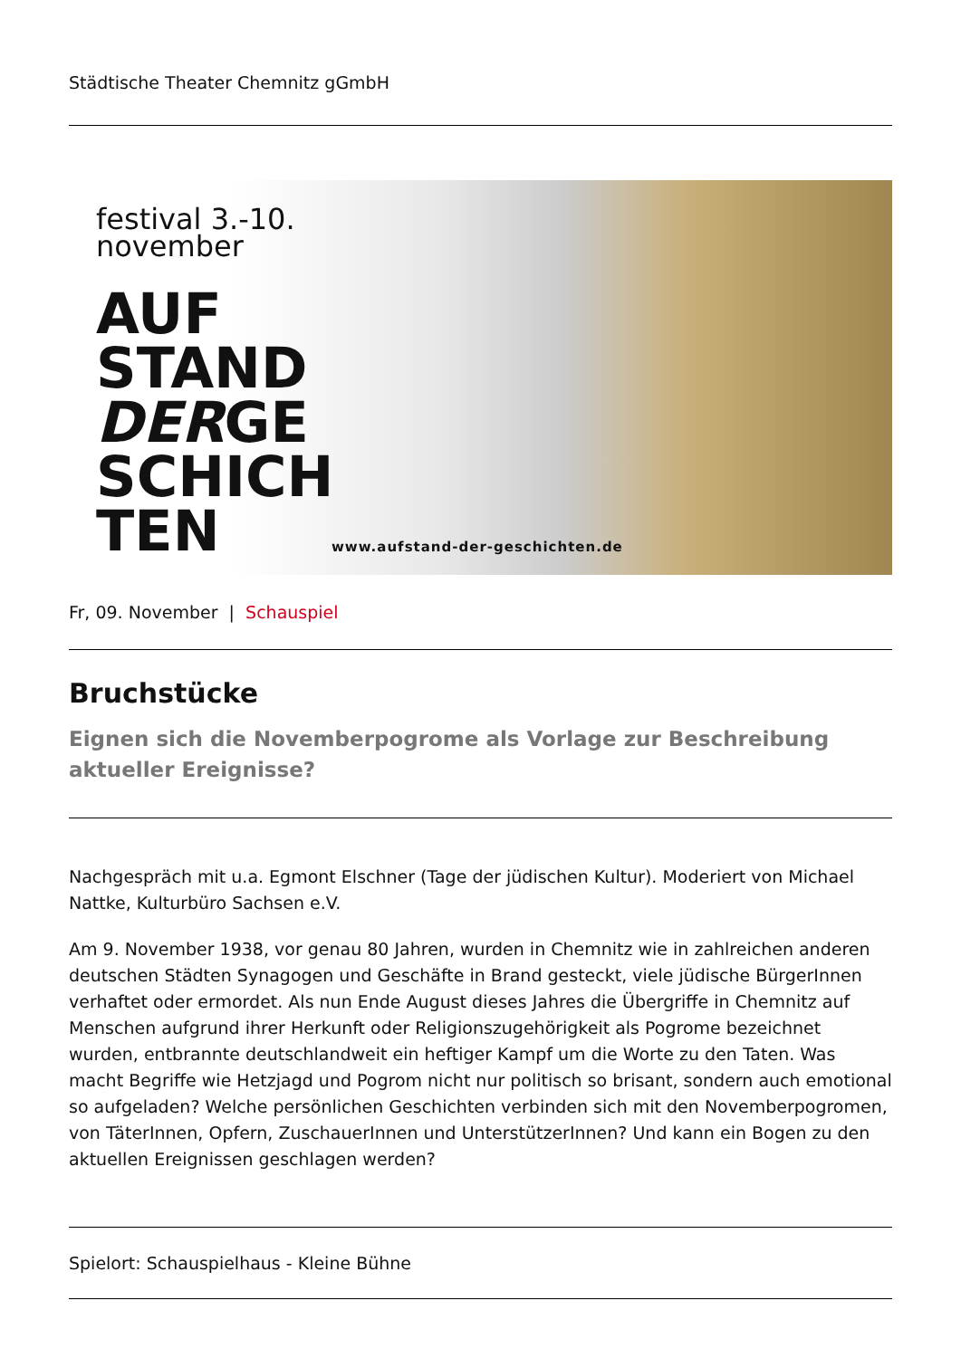Städtische Theater Chemnitz gGmbH
festival 3.-10.
november
AUF
STAND
DERGE
SCHICH
TEN
www.aufstand-der-geschichten.de
Fr, 09. November | Schauspiel
Bruchstücke
Eignen sich die Novemberpogrome als Vorlage zur Beschreibung aktueller Ereignisse?
Nachgespräch mit u.a. Egmont Elschner (Tage der jüdischen Kultur). Moderiert von Michael Nattke, Kulturbüro Sachsen e.V.
Am 9. November 1938, vor genau 80 Jahren, wurden in Chemnitz wie in zahlreichen anderen deutschen Städten Synagogen und Geschäfte in Brand gesteckt, viele jüdische BürgerInnen verhaftet oder ermordet. Als nun Ende August dieses Jahres die Übergriffe in Chemnitz auf Menschen aufgrund ihrer Herkunft oder Religionszugehörigkeit als Pogrome bezeichnet wurden, entbrannte deutschlandweit ein heftiger Kampf um die Worte zu den Taten. Was macht Begriffe wie Hetzjagd und Pogrom nicht nur politisch so brisant, sondern auch emotional so aufgeladen? Welche persönlichen Geschichten verbinden sich mit den Novemberpogromen, von TäterInnen, Opfern, ZuschauerInnen und UnterstützerInnen? Und kann ein Bogen zu den aktuellen Ereignissen geschlagen werden?
Spielort: Schauspielhaus - Kleine Bühne